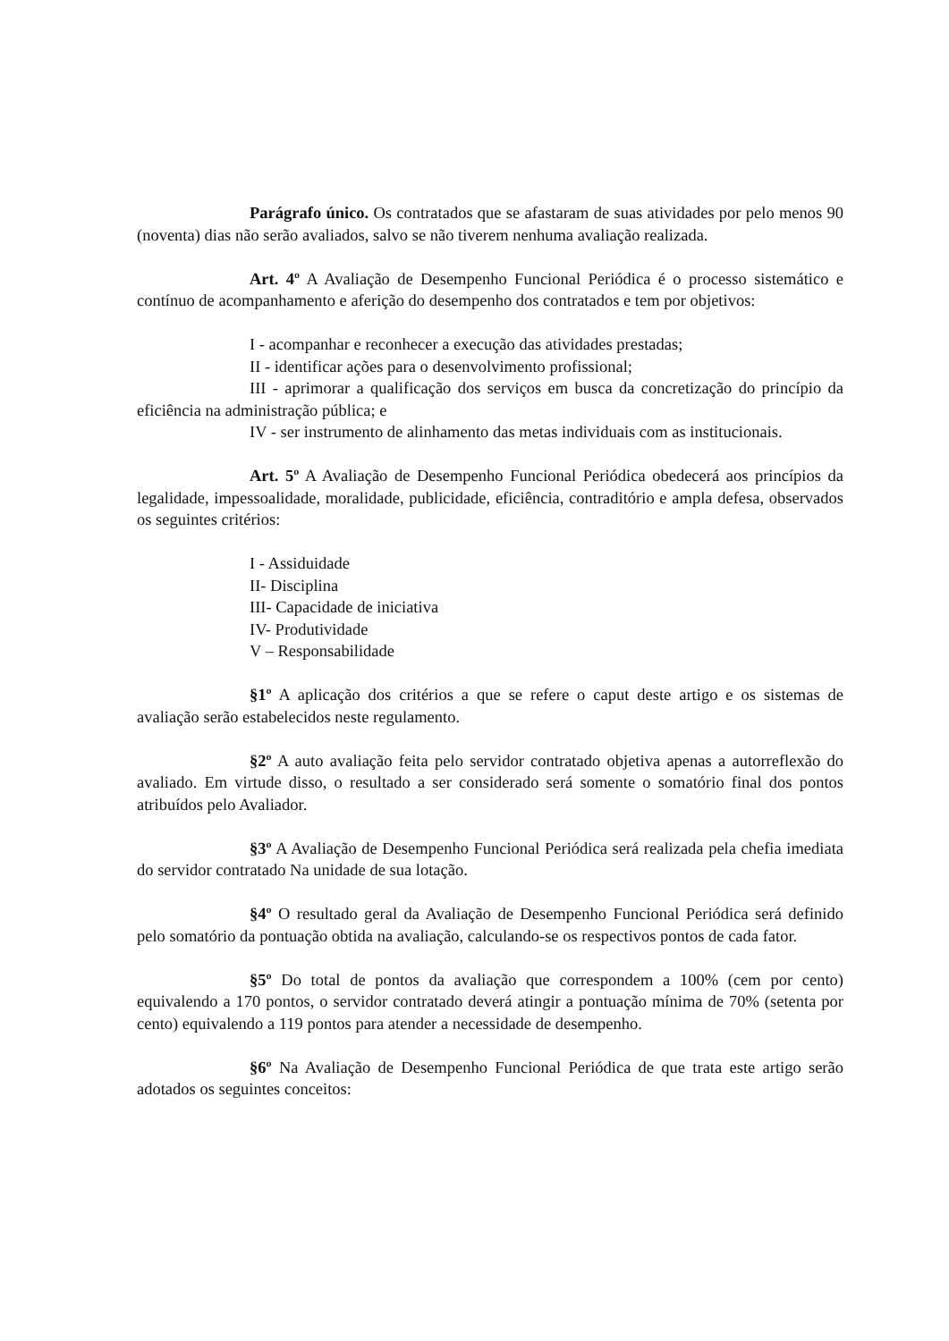Parágrafo único. Os contratados que se afastaram de suas atividades por pelo menos 90 (noventa) dias não serão avaliados, salvo se não tiverem nenhuma avaliação realizada.
Art. 4º A Avaliação de Desempenho Funcional Periódica é o processo sistemático e contínuo de acompanhamento e aferição do desempenho dos contratados e tem por objetivos:
I - acompanhar e reconhecer a execução das atividades prestadas;
II - identificar ações para o desenvolvimento profissional;
III - aprimorar a qualificação dos serviços em busca da concretização do princípio da eficiência na administração pública; e
IV - ser instrumento de alinhamento das metas individuais com as institucionais.
Art. 5º A Avaliação de Desempenho Funcional Periódica obedecerá aos princípios da legalidade, impessoalidade, moralidade, publicidade, eficiência, contraditório e ampla defesa, observados os seguintes critérios:
I - Assiduidade
II- Disciplina
III- Capacidade de iniciativa
IV- Produtividade
V – Responsabilidade
§1º A aplicação dos critérios a que se refere o caput deste artigo e os sistemas de avaliação serão estabelecidos neste regulamento.
§2º A auto avaliação feita pelo servidor contratado objetiva apenas a autorreflexão do avaliado. Em virtude disso, o resultado a ser considerado será somente o somatório final dos pontos atribuídos pelo Avaliador.
§3º A Avaliação de Desempenho Funcional Periódica será realizada pela chefia imediata do servidor contratado Na unidade de sua lotação.
§4º O resultado geral da Avaliação de Desempenho Funcional Periódica será definido pelo somatório da pontuação obtida na avaliação, calculando-se os respectivos pontos de cada fator.
§5º Do total de pontos da avaliação que correspondem a 100% (cem por cento) equivalendo a 170 pontos, o servidor contratado deverá atingir a pontuação mínima de 70% (setenta por cento) equivalendo a 119 pontos para atender a necessidade de desempenho.
§6º Na Avaliação de Desempenho Funcional Periódica de que trata este artigo serão adotados os seguintes conceitos: